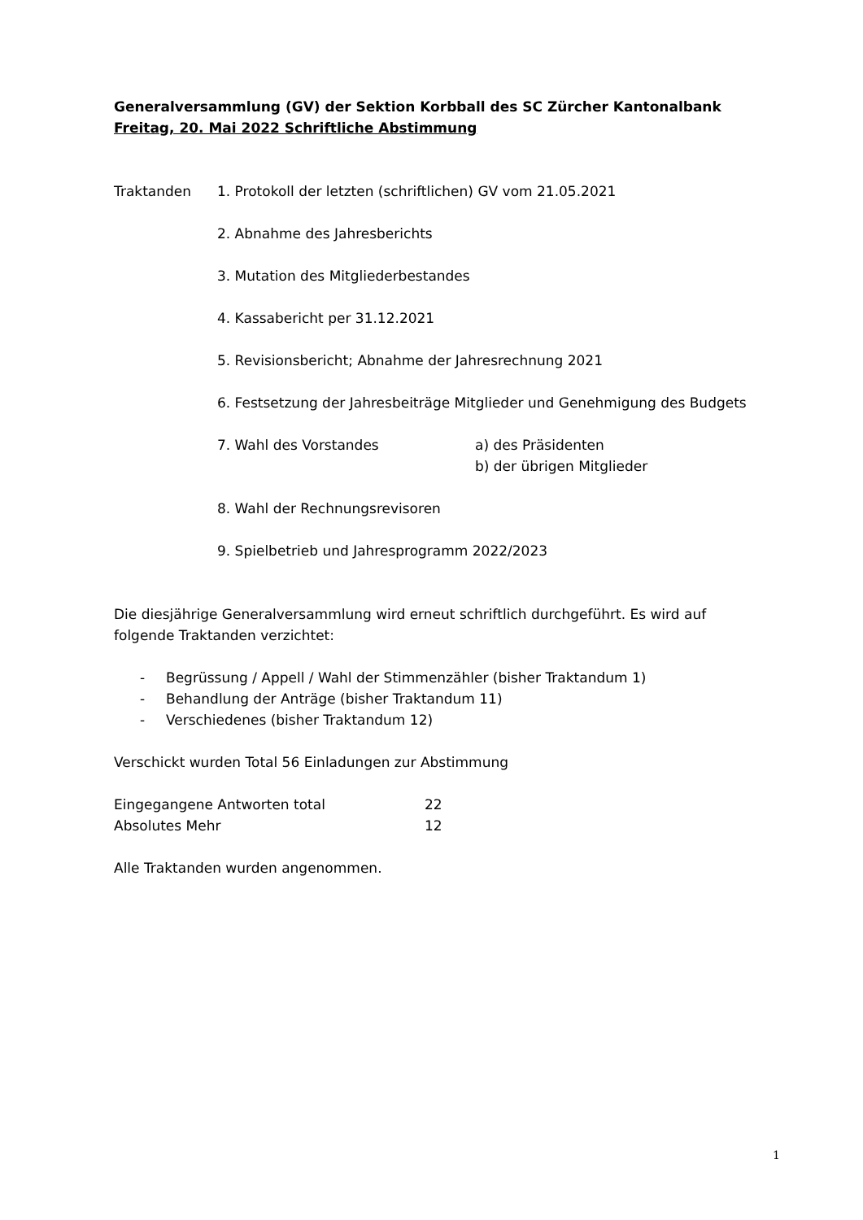Generalversammlung (GV) der Sektion Korbball des SC Zürcher Kantonalbank
Freitag, 20. Mai 2022 Schriftliche Abstimmung
Traktanden 1. Protokoll der letzten (schriftlichen) GV vom 21.05.2021
2. Abnahme des Jahresberichts
3. Mutation des Mitgliederbestandes
4. Kassabericht per 31.12.2021
5. Revisionsbericht; Abnahme der Jahresrechnung 2021
6. Festsetzung der Jahresbeiträge Mitglieder und Genehmigung des Budgets
7. Wahl des Vorstandes a) des Präsidenten
b) der übrigen Mitglieder
8. Wahl der Rechnungsrevisoren
9. Spielbetrieb und Jahresprogramm 2022/2023
Die diesjährige Generalversammlung wird erneut schriftlich durchgeführt. Es wird auf folgende Traktanden verzichtet:
- Begrüssung / Appell / Wahl der Stimmenzähler (bisher Traktandum 1)
- Behandlung der Anträge (bisher Traktandum 11)
- Verschiedenes (bisher Traktandum 12)
Verschickt wurden Total 56 Einladungen zur Abstimmung
Eingegangene Antworten total 22
Absolutes Mehr 12
Alle Traktanden wurden angenommen.
1